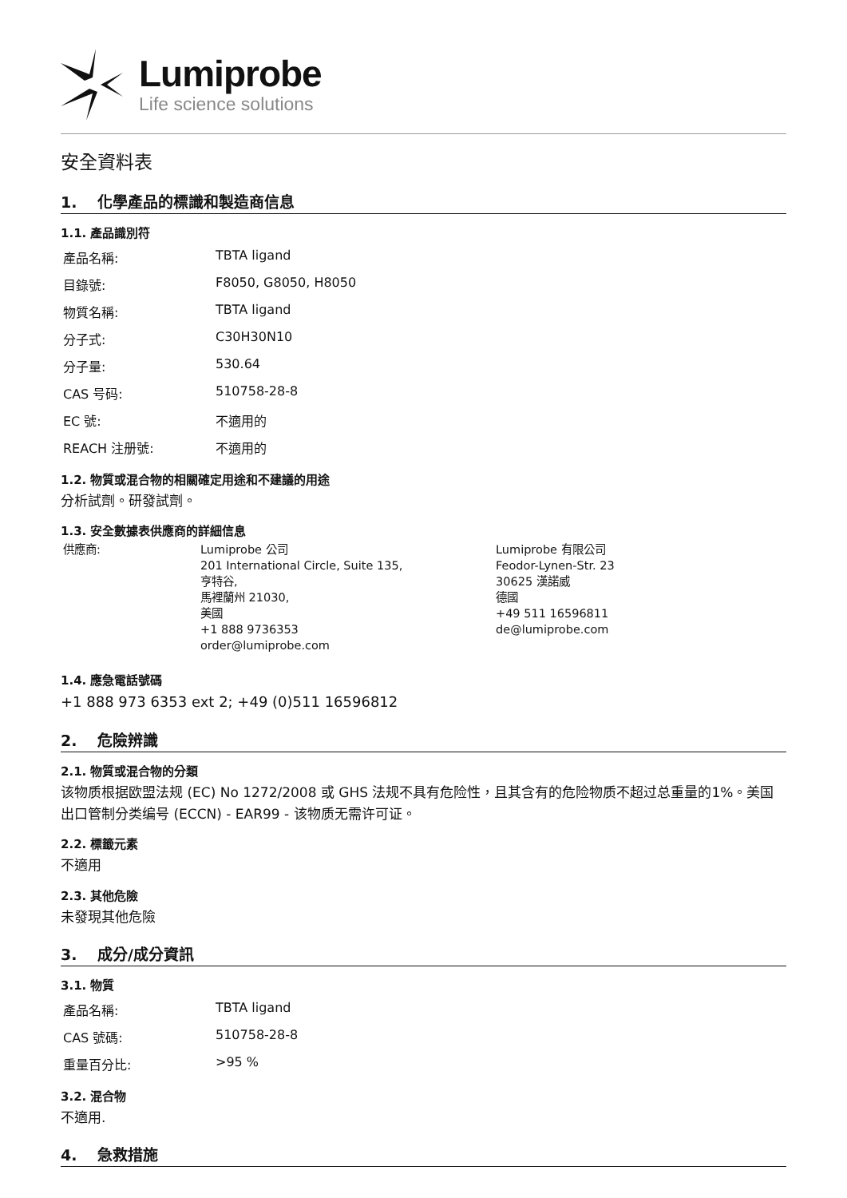Lumiprobe
Life science solutions
安全資料表
1. 化學產品的標識和製造商信息
1.1. 產品識別符
| 產品名稱: | TBTA ligand |
| 目錄號: | F8050, G8050, H8050 |
| 物質名稱: | TBTA ligand |
| 分子式: | C30H30N10 |
| 分子量: | 530.64 |
| CAS 号码: | 510758-28-8 |
| EC 號: | 不適用的 |
| REACH 注册號: | 不適用的 |
1.2. 物質或混合物的相關確定用途和不建議的用途
分析試劑。研發試劑。
1.3. 安全數據表供應商的詳細信息
供應商: Lumiprobe 公司
201 International Circle, Suite 135,
亨特谷,
馬裡蘭州 21030,
美國
+1 888 9736353
order@lumiprobe.com
Lumiprobe 有限公司
Feodor-Lynen-Str. 23
30625 漢諾威
德國
+49 511 16596811
de@lumiprobe.com
1.4. 應急電話號碼
+1 888 973 6353 ext 2; +49 (0)511 16596812
2. 危險辨識
2.1. 物質或混合物的分類
该物质根据欧盟法规 (EC) No 1272/2008 或 GHS 法规不具有危险性，且其含有的危险物质不超过总重量的1%。美国出口管制分类编号 (ECCN) - EAR99 - 该物质无需许可证。
2.2. 標籤元素
不適用
2.3. 其他危險
未發現其他危險
3. 成分/成分資訊
3.1. 物質
| 產品名稱: | TBTA ligand |
| CAS 號碼: | 510758-28-8 |
| 重量百分比: | >95 % |
3.2. 混合物
不適用.
4. 急救措施